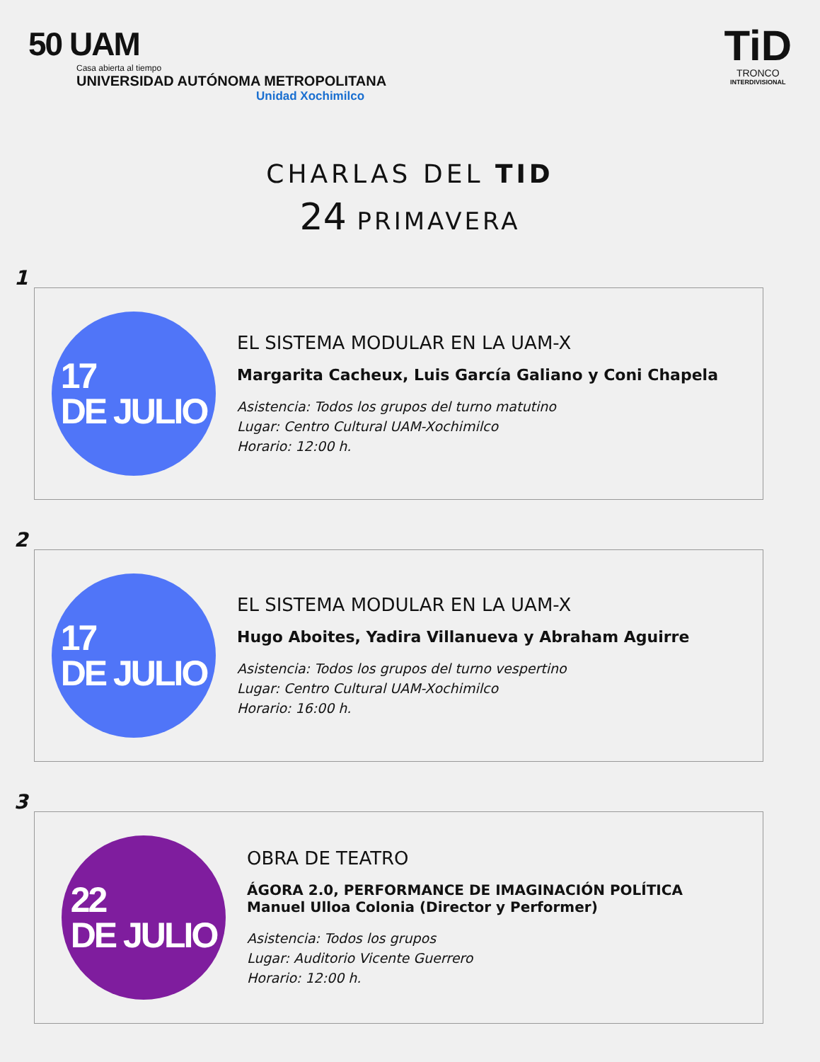50 UAM
Casa abierta al tiempo
UNIVERSIDAD AUTÓNOMA METROPOLITANA
Unidad Xochimilco
TiD
TRONCO
INTERDIVISIONAL
CHARLAS DEL TID
24 PRIMAVERA
1
17
DE JULIO
EL SISTEMA MODULAR EN LA UAM-X
Margarita Cacheux, Luis García Galiano y Coni Chapela
Asistencia: Todos los grupos del turno matutino
Lugar: Centro Cultural UAM-Xochimilco
Horario: 12:00 h.
2
17
DE JULIO
EL SISTEMA MODULAR EN LA UAM-X
Hugo Aboites, Yadira Villanueva y Abraham Aguirre
Asistencia: Todos los grupos del turno vespertino
Lugar: Centro Cultural UAM-Xochimilco
Horario: 16:00 h.
3
22
DE JULIO
OBRA DE TEATRO
ÁGORA 2.0, PERFORMANCE DE IMAGINACIÓN POLÍTICA
Manuel Ulloa Colonia (Director y Performer)
Asistencia: Todos los grupos
Lugar: Auditorio Vicente Guerrero
Horario: 12:00 h.